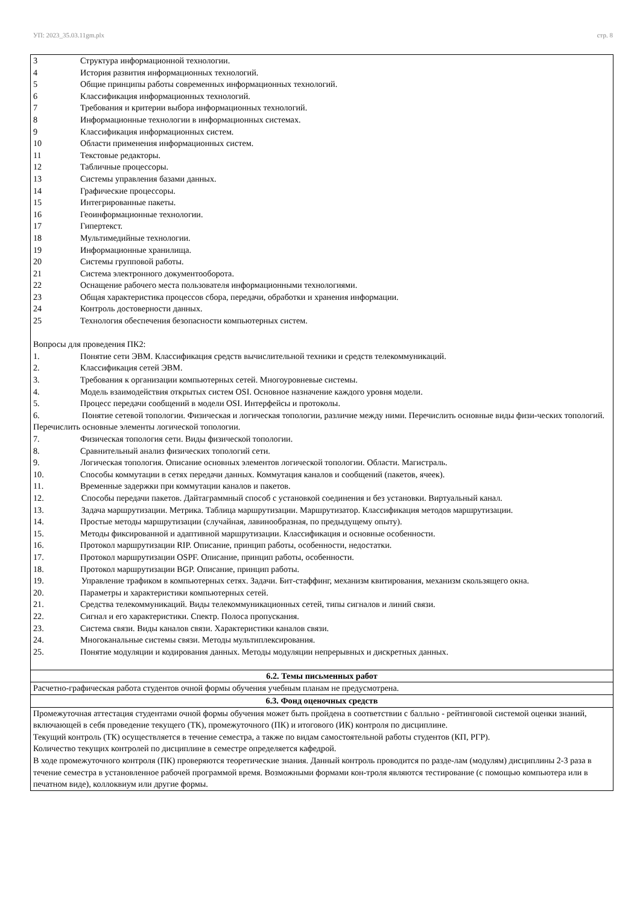УП: 2023_35.03.11gm.plx стр. 8
| 3 Структура информационной технологии. 4 История развития информационных технологий. 5 Общие принципы работы современных информационных технологий. 6 Классификация информационных технологий. 7 Требования и критерии выбора информационных технологий. 8 Информационные технологии в информационных системах. 9 Классификация информационных систем. 10 Области применения информационных систем. 11 Текстовые редакторы. 12 Табличные процессоры. 13 Системы управления базами данных. 14 Графические процессоры. 15 Интегрированные пакеты. 16 Геоинформационные технологии. 17 Гипертекст. 18 Мультимедийные технологии. 19 Информационные хранилища. 20 Системы групповой работы. 21 Система электронного документооборота. 22 Оснащение рабочего места пользователя информационными технологиями. 23 Общая характеристика процессов сбора, передачи, обработки и хранения информации. 24 Контроль достоверности данных. 25 Технология обеспечения безопасности компьютерных систем. Вопросы для проведения ПК2: 1. Понятие сети ЭВМ. Классификация средств вычислительной техники и средств телекоммуникаций. 2. Классификация сетей ЭВМ. 3. Требования к организации компьютерных сетей. Многоуровневые системы. 4. Модель взаимодействия открытых систем OSI. Основное назначение каждого уровня модели. 5. Процесс передачи сообщений в модели OSI. Интерфейсы и протоколы. 6. Понятие сетевой топологии. Физическая и логическая топологии, различие между ними. Перечислить основные виды физи-ческих топологий. Перечислить основные элементы логической топологии. 7. Физическая топология сети. Виды физической топологии. 8. Сравнительный анализ физических топологий сети. 9. Логическая топология. Описание основных элементов логической топологии. Области. Магистраль. 10. Способы коммутации в сетях передачи данных. Коммутация каналов и сообщений (пакетов, ячеек). 11. Временные задержки при коммутации каналов и пакетов. 12. Способы передачи пакетов. Дайтаграммный способ с установкой соединения и без установки. Виртуальный канал. 13. Задача маршрутизации. Метрика. Таблица маршрутизации. Маршрутизатор. Классификация методов маршрутизации. 14. Простые методы маршрутизации (случайная, лавинообразная, по предыдущему опыту). 15. Методы фиксированной и адаптивной маршрутизации. Классификация и основные особенности. 16. Протокол маршрутизации RIP. Описание, принцип работы, особенности, недостатки. 17. Протокол маршрутизации OSPF. Описание, принцип работы, особенности. 18. Протокол маршрутизации BGP. Описание, принцип работы. 19. Управление трафиком в компьютерных сетях. Задачи. Бит-стаффинг, механизм квитирования, механизм скользящего окна. 20. Параметры и характеристики компьютерных сетей. 21. Средства телекоммуникаций. Виды телекоммуникационных сетей, типы сигналов и линий связи. 22. Сигнал и его характеристики. Спектр. Полоса пропускания. 23. Система связи. Виды каналов связи. Характеристики каналов связи. 24. Многоканальные системы связи. Методы мультиплексирования. 25. Понятие модуляции и кодирования данных. Методы модуляции непрерывных и дискретных данных. |
| 6.2. Темы письменных работ |
| Расчетно-графическая работа студентов очной формы обучения учебным планам не предусмотрена. |
| 6.3. Фонд оценочных средств |
| Промежуточная аттестация студентами очной формы обучения может быть пройдена в соответствии с балльно - рейтинговой системой оценки знаний, включающей в себя проведение текущего (ТК), промежуточного (ПК) и итогового (ИК) контроля по дисциплине. Текущий контроль (ТК) осуществляется в течение семестра, а также по видам самостоятельной работы студентов (КП, РГР). Количество текущих контролей по дисциплине в семестре определяется кафедрой. В ходе промежуточного контроля (ПК) проверяются теоретические знания. Данный контроль проводится по разде-лам (модулям) дисциплины 2-3 раза в течение семестра в установленное рабочей программой время. Возможными формами кон-троля являются тестирование (с помощью компьютера или в печатном виде), коллоквиум или другие формы. |